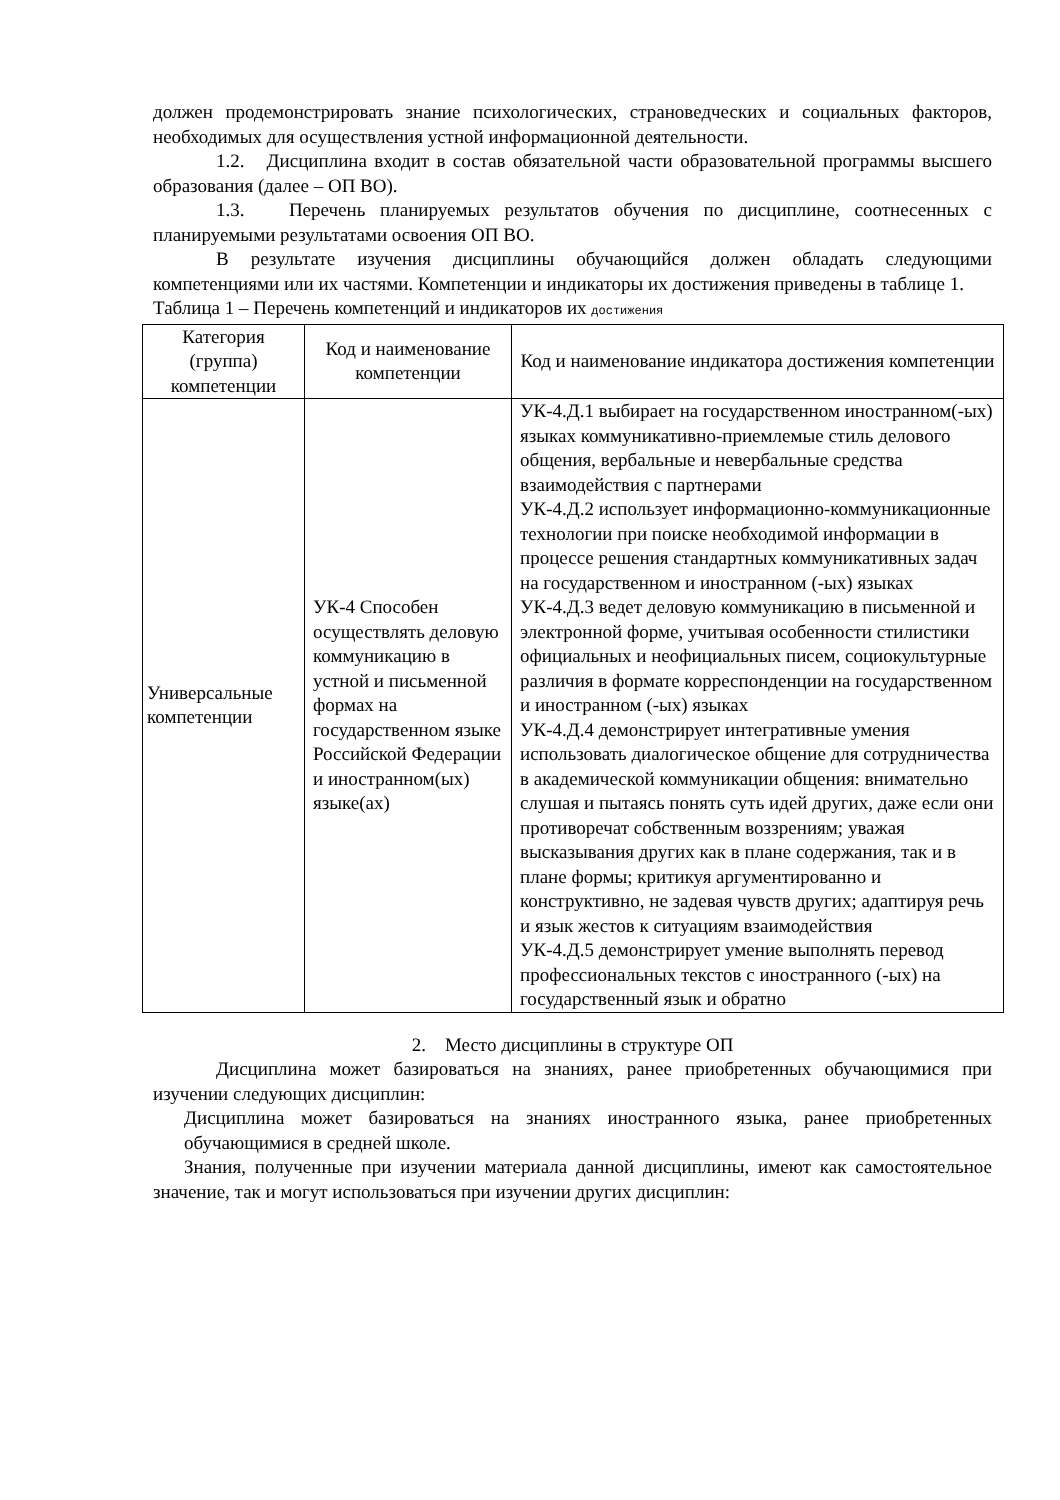должен продемонстрировать знание психологических, страноведческих и социальных факторов, необходимых для осуществления устной информационной деятельности.
1.2. Дисциплина входит в состав обязательной части образовательной программы высшего образования (далее – ОП ВО).
1.3. Перечень планируемых результатов обучения по дисциплине, соотнесенных с планируемыми результатами освоения ОП ВО.
В результате изучения дисциплины обучающийся должен обладать следующими компетенциями или их частями. Компетенции и индикаторы их достижения приведены в таблице 1.
Таблица 1 – Перечень компетенций и индикаторов их достижения
| Категория (группа) компетенции | Код и наименование компетенции | Код и наименование индикатора достижения компетенции |
| --- | --- | --- |
| Универсальные компетенции | УК-4 Способен осуществлять деловую коммуникацию в устной и письменной формах на государственном языке Российской Федерации и иностранном(ых) языке(ах) | УК-4.Д.1 выбирает на государственном иностранном(-ых) языках коммуникативно-приемлемые стиль делового общения, вербальные и невербальные средства взаимодействия с партнерами УК-4.Д.2 использует информационно-коммуникационные технологии при поиске необходимой информации в процессе решения стандартных коммуникативных задач на государственном и иностранном (-ых) языках УК-4.Д.3 ведет деловую коммуникацию в письменной и электронной форме, учитывая особенности стилистики официальных и неофициальных писем, социокультурные различия в формате корреспонденции на государственном и иностранном (-ых) языках УК-4.Д.4 демонстрирует интегративные умения использовать диалогическое общение для сотрудничества в академической коммуникации общения: внимательно слушая и пытаясь понять суть идей других, даже если они противоречат собственным воззрениям; уважая высказывания других как в плане содержания, так и в плане формы; критикуя аргументированно и конструктивно, не задевая чувств других; адаптируя речь и язык жестов к ситуациям взаимодействия УК-4.Д.5 демонстрирует умение выполнять перевод профессиональных текстов с иностранного (-ых) на государственный язык и обратно |
2. Место дисциплины в структуре ОП
Дисциплина может базироваться на знаниях, ранее приобретенных обучающимися при изучении следующих дисциплин:
Дисциплина может базироваться на знаниях иностранного языка, ранее приобретенных обучающимися в средней школе.
Знания, полученные при изучении материала данной дисциплины, имеют как самостоятельное значение, так и могут использоваться при изучении других дисциплин: